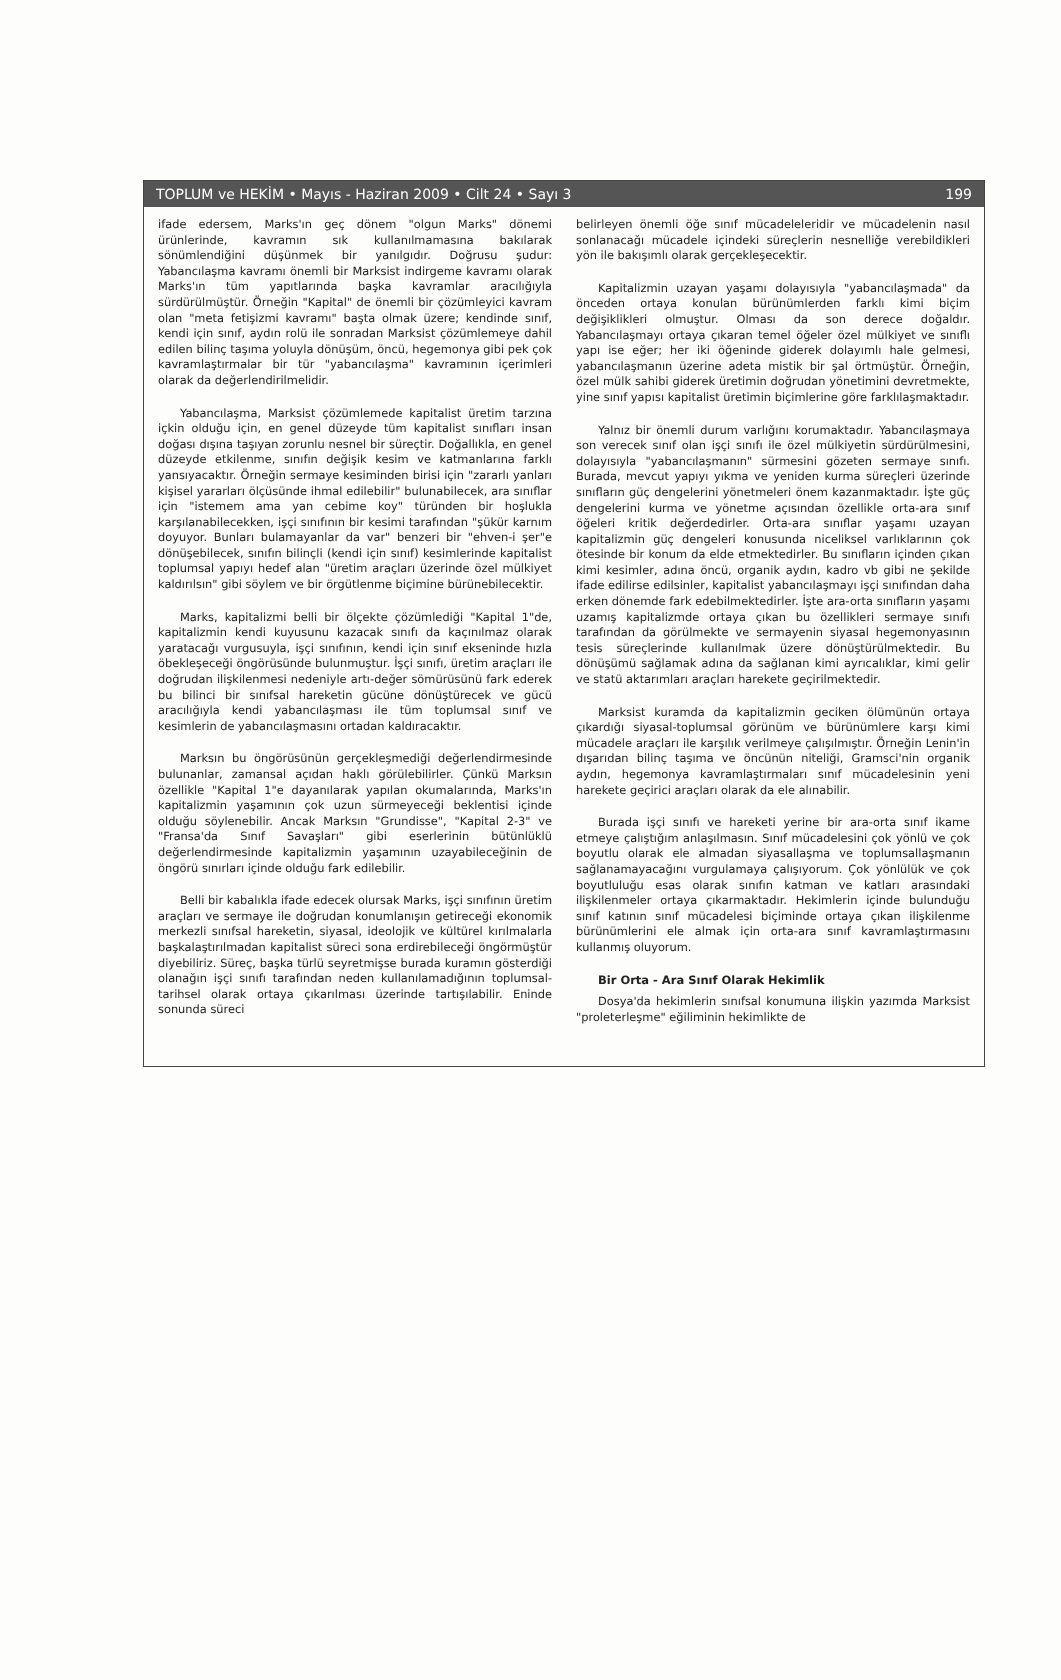TOPLUM ve HEKİM • Mayıs - Haziran 2009 • Cilt 24 • Sayı 3 199
ifade edersem, Marks'ın geç dönem "olgun Marks" dönemi ürünlerinde, kavramın sık kullanılmamasına bakılarak sönümlendiğini düşünmek bir yanılgıdır. Doğrusu şudur: Yabancılaşma kavramı önemli bir Marksist indirgeme kavramı olarak Marks'ın tüm yapıtlarında başka kavramlar aracılığıyla sürdürülmüştür. Örneğin "Kapital" de önemli bir çözümleyici kavram olan "meta fetişizmi kavramı" başta olmak üzere; kendinde sınıf, kendi için sınıf, aydın rolü ile sonradan Marksist çözümlemeye dahil edilen bilinç taşıma yoluyla dönüşüm, öncü, hegemonya gibi pek çok kavramlaştırmalar bir tür "yabancılaşma" kavramının içerimleri olarak da değerlendirilmelidir.
Yabancılaşma, Marksist çözümlemede kapitalist üretim tarzına içkin olduğu için, en genel düzeyde tüm kapitalist sınıfları insan doğası dışına taşıyan zorunlu nesnel bir süreçtir. Doğallıkla, en genel düzeyde etkilenme, sınıfın değişik kesim ve katmanlarına farklı yansıyacaktır. Örneğin sermaye kesiminden birisi için "zararlı yanları kişisel yararları ölçüsünde ihmal edilebilir" bulunabilecek, ara sınıflar için "istemem ama yan cebime koy" türünden bir hoşlukla karşılanabilecekken, işçi sınıfının bir kesimi tarafından "şükür karnım doyuyor. Bunları bulamayanlar da var" benzeri bir "ehven-i şer"e dönüşebilecek, sınıfın bilinçli (kendi için sınıf) kesimlerinde kapitalist toplumsal yapıyı hedef alan "üretim araçları üzerinde özel mülkiyet kaldırılsın" gibi söylem ve bir örgütlenme biçimine bürünebilecektir.
Marks, kapitalizmi belli bir ölçekte çözümlediği "Kapital 1"de, kapitalizmin kendi kuyusunu kazacak sınıfı da kaçınılmaz olarak yaratacağı vurgusuyla, işçi sınıfının, kendi için sınıf ekseninde hızla öbekleşeceği öngörüsünde bulunmuştur. İşçi sınıfı, üretim araçları ile doğrudan ilişkilenmesi nedeniyle artı-değer sömürüsünü fark ederek bu bilinci bir sınıfsal hareketin gücüne dönüştürecek ve gücü aracılığıyla kendi yabancılaşması ile tüm toplumsal sınıf ve kesimlerin de yabancılaşmasını ortadan kaldıracaktır.
Marksın bu öngörüsünün gerçekleşmediği değerlendirmesinde bulunanlar, zamansal açıdan haklı görülebilirler. Çünkü Marksın özellikle "Kapital 1"e dayanılarak yapılan okumalarında, Marks'ın kapitalizmin yaşamının çok uzun sürmeyeceği beklentisi içinde olduğu söylenebilir. Ancak Marksın "Grundisse", "Kapital 2-3" ve "Fransa'da Sınıf Savaşları" gibi eserlerinin bütünlüklü değerlendirmesinde kapitalizmin yaşamının uzayabileceğinin de öngörü sınırları içinde olduğu fark edilebilir.
Belli bir kabalıkla ifade edecek olursak Marks, işçi sınıfının üretim araçları ve sermaye ile doğrudan konumlanışın getireceği ekonomik merkezli sınıfsal hareketin, siyasal, ideolojik ve kültürel kırılmalarla başkalaştırılmadan kapitalist süreci sona erdirebileceği öngörmüştür diyebiliriz. Süreç, başka türlü seyretmişse burada kuramın gösterdiği olanağın işçi sınıfı tarafından neden kullanılamadığının toplumsal-tarihsel olarak ortaya çıkarılması üzerinde tartışılabilir. Eninde sonunda süreci
belirleyen önemli öğe sınıf mücadeleleridir ve mücadelenin nasıl sonlanacağı mücadele içindeki süreçlerin nesnelliğe verebildikleri yön ile bakışımlı olarak gerçekleşecektir.
Kapitalizmin uzayan yaşamı dolayısıyla "yabancılaşmada" da önceden ortaya konulan bürünümlerden farklı kimi biçim değişiklikleri olmuştur. Olması da son derece doğaldır. Yabancılaşmayı ortaya çıkaran temel öğeler özel mülkiyet ve sınıflı yapı ise eğer; her iki öğeninde giderek dolayımlı hale gelmesi, yabancılaşmanın üzerine adeta mistik bir şal örtmüştür. Örneğin, özel mülk sahibi giderek üretimin doğrudan yönetimini devretmekte, yine sınıf yapısı kapitalist üretimin biçimlerine göre farklılaşmaktadır.
Yalnız bir önemli durum varlığını korumaktadır. Yabancılaşmaya son verecek sınıf olan işçi sınıfı ile özel mülkiyetin sürdürülmesini, dolayısıyla "yabancılaşmanın" sürmesini gözeten sermaye sınıfı. Burada, mevcut yapıyı yıkma ve yeniden kurma süreçleri üzerinde sınıfların güç dengelerini yönetmeleri önem kazanmaktadır. İşte güç dengelerini kurma ve yönetme açısından özellikle orta-ara sınıf öğeleri kritik değerdedirler. Orta-ara sınıflar yaşamı uzayan kapitalizmin güç dengeleri konusunda niceliksel varlıklarının çok ötesinde bir konum da elde etmektedirler. Bu sınıfların içinden çıkan kimi kesimler, adına öncü, organik aydın, kadro vb gibi ne şekilde ifade edilirse edilsinler, kapitalist yabancılaşmayı işçi sınıfından daha erken dönemde fark edebilmektedirler. İşte ara-orta sınıfların yaşamı uzamış kapitalizmde ortaya çıkan bu özellikleri sermaye sınıfı tarafından da görülmekte ve sermayenin siyasal hegemonyasının tesis süreçlerinde kullanılmak üzere dönüştürülmektedir. Bu dönüşümü sağlamak adına da sağlanan kimi ayrıcalıklar, kimi gelir ve statü aktarımları araçları harekete geçirilmektedir.
Marksist kuramda da kapitalizmin geciken ölümünün ortaya çıkardığı siyasal-toplumsal görünüm ve bürünümlere karşı kimi mücadele araçları ile karşılık verilmeye çalışılmıştır. Örneğin Lenin'in dışarıdan bilinç taşıma ve öncünün niteliği, Gramsci'nin organik aydın, hegemonya kavramlaştırmaları sınıf mücadelesinin yeni harekete geçirici araçları olarak da ele alınabilir.
Burada işçi sınıfı ve hareketi yerine bir ara-orta sınıf ikame etmeye çalıştığım anlaşılmasın. Sınıf mücadelesini çok yönlü ve çok boyutlu olarak ele almadan siyasallaşma ve toplumsallaşmanın sağlanamayacağını vurgulamaya çalışıyorum. Çok yönlülük ve çok boyutluluğu esas olarak sınıfın katman ve katları arasındaki ilişkilenmeler ortaya çıkarmaktadır. Hekimlerin içinde bulunduğu sınıf katının sınıf mücadelesi biçiminde ortaya çıkan ilişkilenme bürünümlerini ele almak için orta-ara sınıf kavramlaştırmasını kullanmış oluyorum.
Bir Orta - Ara Sınıf Olarak Hekimlik
Dosya'da hekimlerin sınıfsal konumuna ilişkin yazımda Marksist "proleterleşme" eğiliminin hekimlikte de